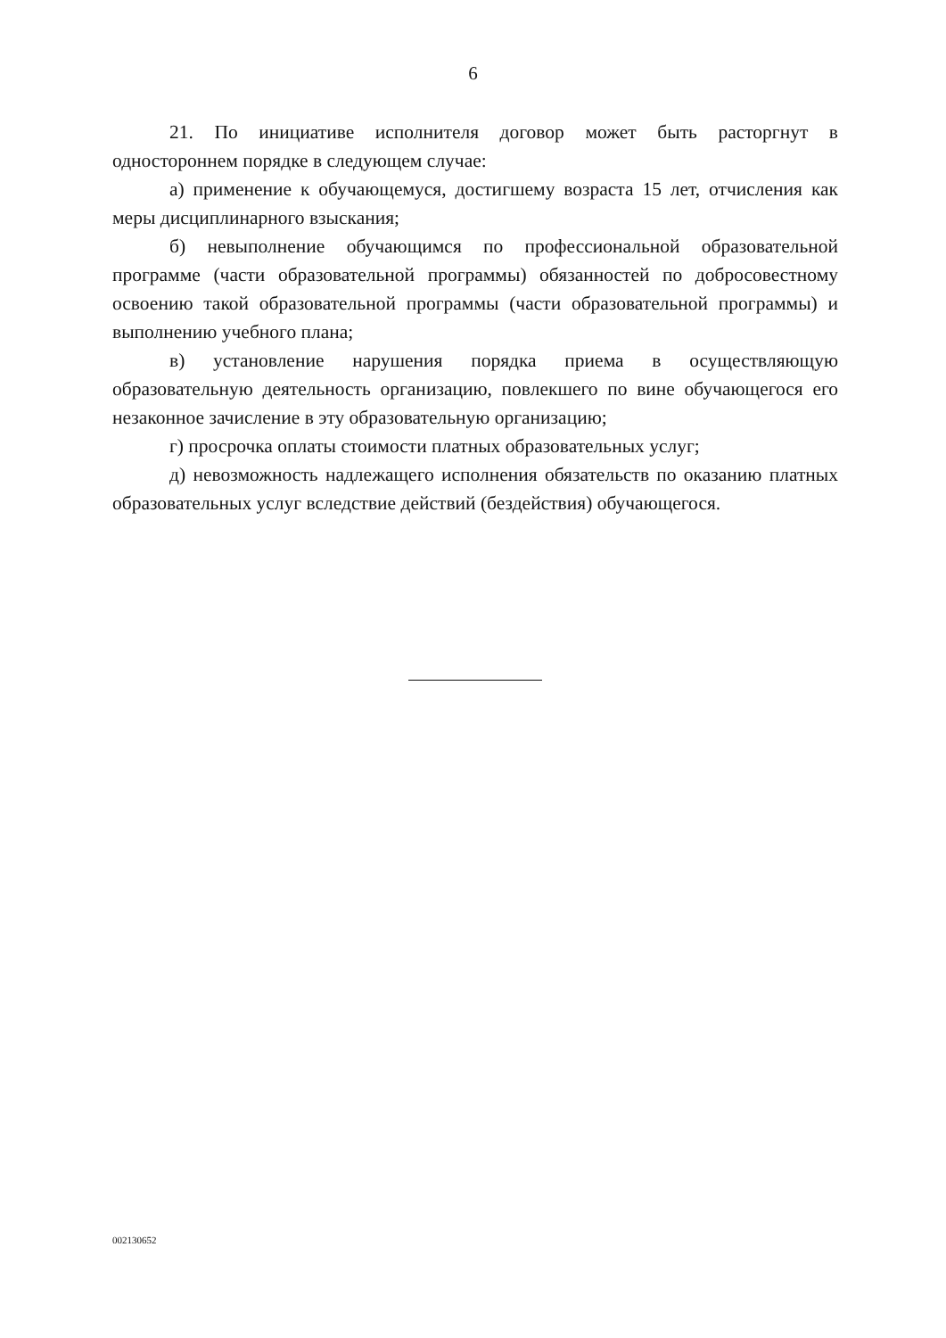6
21. По инициативе исполнителя договор может быть расторгнут в одностороннем порядке в следующем случае:
а) применение к обучающемуся, достигшему возраста 15 лет, отчисления как меры дисциплинарного взыскания;
б) невыполнение обучающимся по профессиональной образовательной программе (части образовательной программы) обязанностей по добросовестному освоению такой образовательной программы (части образовательной программы) и выполнению учебного плана;
в) установление нарушения порядка приема в осуществляющую образовательную деятельность организацию, повлекшего по вине обучающегося его незаконное зачисление в эту образовательную организацию;
г) просрочка оплаты стоимости платных образовательных услуг;
д) невозможность надлежащего исполнения обязательств по оказанию платных образовательных услуг вследствие действий (бездействия) обучающегося.
002130652